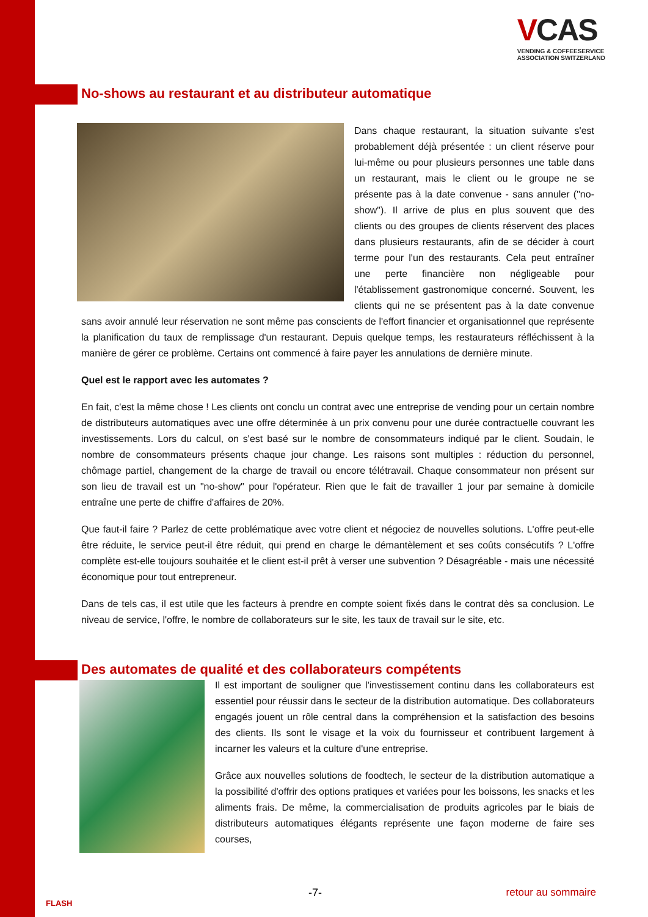VCAS
VENDING & COFFEESERVICE
ASSOCIATION SWITZERLAND
No-shows au restaurant et au distributeur automatique
Dans chaque restaurant, la situation suivante s'est probablement déjà présentée : un client réserve pour lui-même ou pour plusieurs personnes une table dans un restaurant, mais le client ou le groupe ne se présente pas à la date convenue - sans annuler ("no-show"). Il arrive de plus en plus souvent que des clients ou des groupes de clients réservent des places dans plusieurs restaurants, afin de se décider à court terme pour l'un des restaurants. Cela peut entraîner une perte financière non négligeable pour l'établissement gastronomique concerné. Souvent, les clients qui ne se présentent pas à la date convenue sans avoir annulé leur réservation ne sont même pas conscients de l'effort financier et organisationnel que représente la planification du taux de remplissage d'un restaurant. Depuis quelque temps, les restaurateurs réfléchissent à la manière de gérer ce problème. Certains ont commencé à faire payer les annulations de dernière minute.
Quel est le rapport avec les automates ?
En fait, c'est la même chose ! Les clients ont conclu un contrat avec une entreprise de vending pour un certain nombre de distributeurs automatiques avec une offre déterminée à un prix convenu pour une durée contractuelle couvrant les investissements. Lors du calcul, on s'est basé sur le nombre de consommateurs indiqué par le client. Soudain, le nombre de consommateurs présents chaque jour change. Les raisons sont multiples : réduction du personnel, chômage partiel, changement de la charge de travail ou encore télétravail. Chaque consommateur non présent sur son lieu de travail est un "no-show" pour l'opérateur. Rien que le fait de travailler 1 jour par semaine à domicile entraîne une perte de chiffre d'affaires de 20%.
Que faut-il faire ? Parlez de cette problématique avec votre client et négociez de nouvelles solutions. L'offre peut-elle être réduite, le service peut-il être réduit, qui prend en charge le démantèlement et ses coûts consécutifs ? L'offre complète est-elle toujours souhaitée et le client est-il prêt à verser une subvention ? Désagréable - mais une nécessité économique pour tout entrepreneur.
Dans de tels cas, il est utile que les facteurs à prendre en compte soient fixés dans le contrat dès sa conclusion. Le niveau de service, l'offre, le nombre de collaborateurs sur le site, les taux de travail sur le site, etc.
Des automates de qualité et des collaborateurs compétents
Il est important de souligner que l'investissement continu dans les collaborateurs est essentiel pour réussir dans le secteur de la distribution automatique. Des collaborateurs engagés jouent un rôle central dans la compréhension et la satisfaction des besoins des clients. Ils sont le visage et la voix du fournisseur et contribuent largement à incarner les valeurs et la culture d'une entreprise.
Grâce aux nouvelles solutions de foodtech, le secteur de la distribution automatique a la possibilité d'offrir des options pratiques et variées pour les boissons, les snacks et les aliments frais. De même, la commercialisation de produits agricoles par le biais de distributeurs automatiques élégants représente une façon moderne de faire ses courses,
FLASH
-7- retour au sommaire